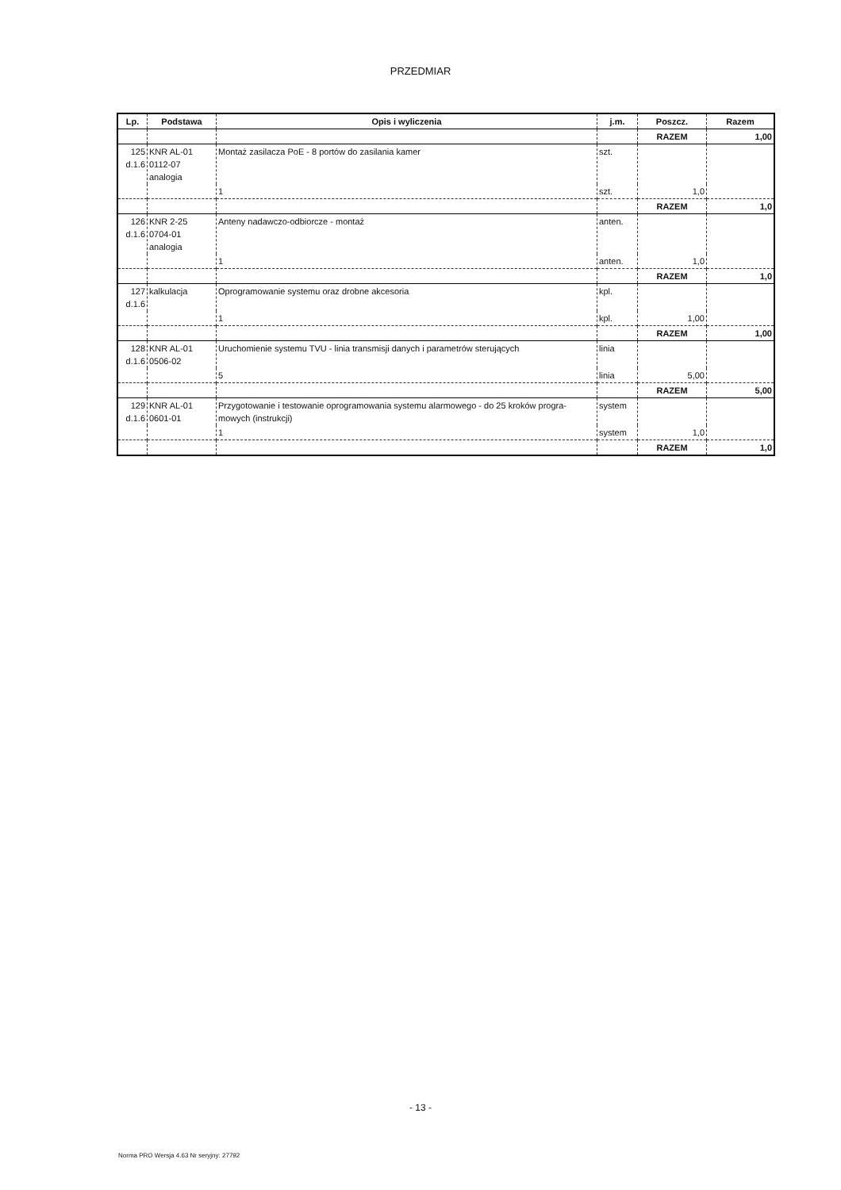PRZEDMIAR
| Lp. | Podstawa | Opis i wyliczenia | j.m. | Poszcz. | Razem |
| --- | --- | --- | --- | --- | --- |
| | | | | RAZEM | 1,00 |
| 125 d.1.6 | KNR AL-01 0112-07 analogia | Montaż zasilacza PoE - 8 portów do zasilania kamer | szt. | | |
| | | 1 | szt. | 1,0 | |
| | | | | RAZEM | 1,0 |
| 126 d.1.6 | KNR 2-25 0704-01 analogia | Anteny nadawczo-odbiorcze - montaż | anten. | | |
| | | 1 | anten. | 1,0 | |
| | | | | RAZEM | 1,0 |
| 127 d.1.6 | kalkulacja | Oprogramowanie systemu oraz drobne akcesoria | kpl. | | |
| | | 1 | kpl. | 1,00 | |
| | | | | RAZEM | 1,00 |
| 128 d.1.6 | KNR AL-01 0506-02 | Uruchomienie systemu TVU - linia transmisji danych i parametrów sterujących | linia | | |
| | | 5 | linia | 5,00 | |
| | | | | RAZEM | 5,00 |
| 129 d.1.6 | KNR AL-01 0601-01 | Przygotowanie i testowanie oprogramowania systemu alarmowego - do 25 kroków progra-mowych (instrukcji) | system | | |
| | | 1 | system | 1,0 | |
| | | | | RAZEM | 1,0 |
- 13 -
Norma PRO Wersja 4.63 Nr seryjny: 27792